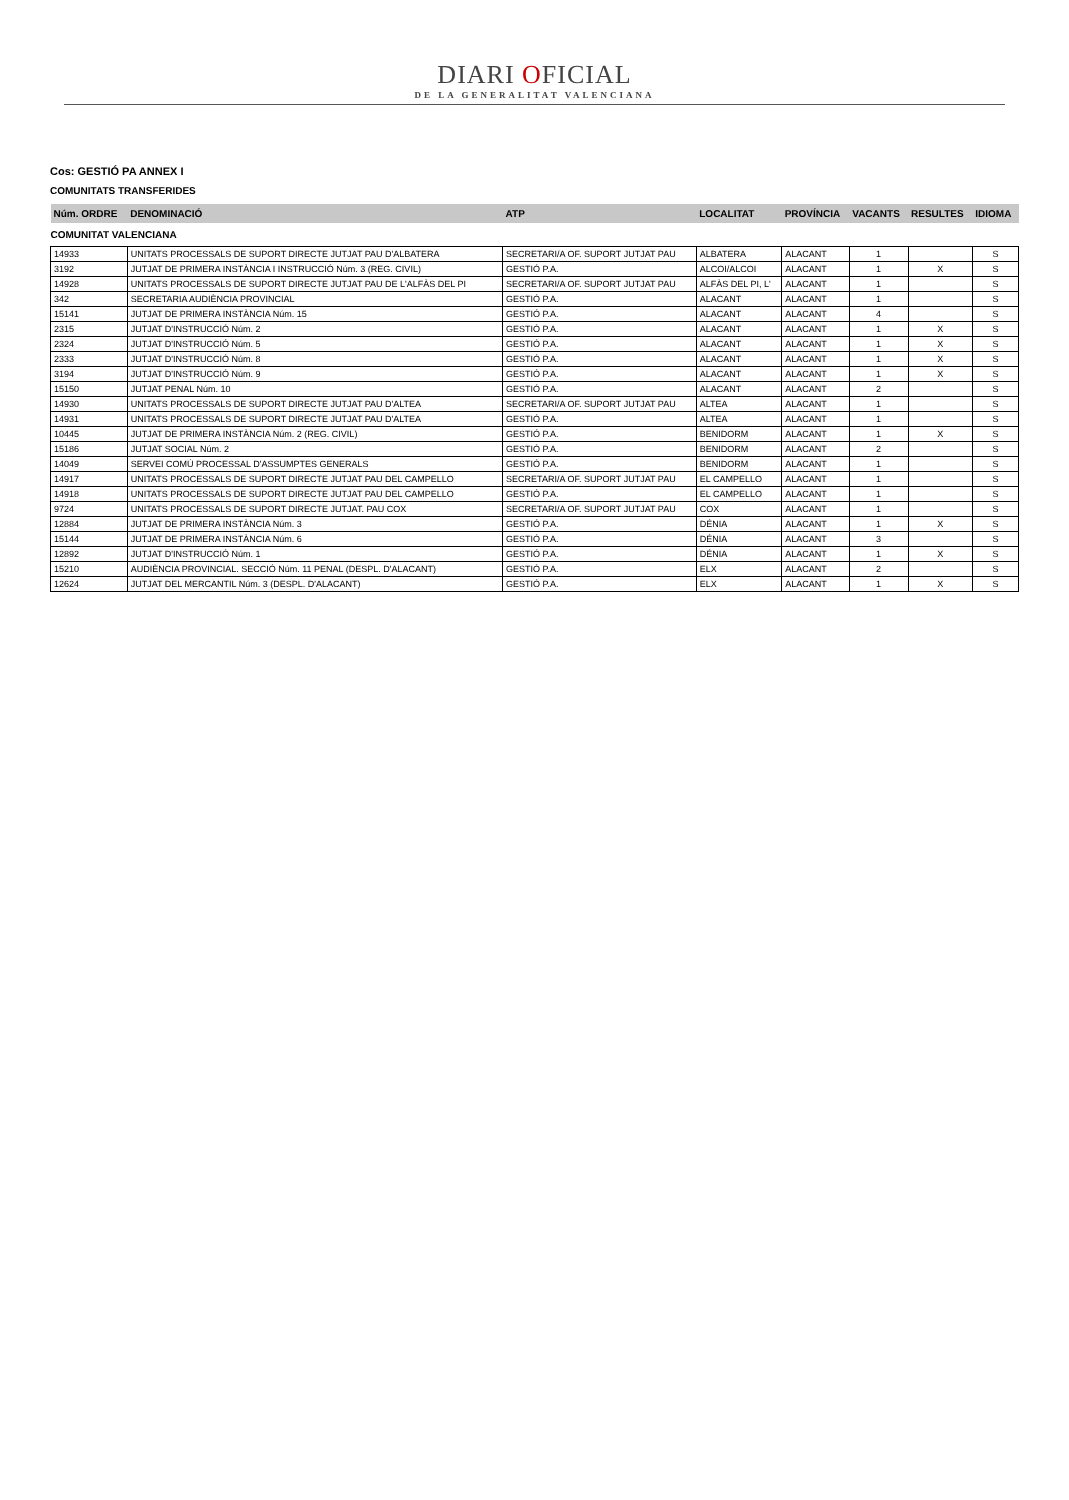DIARI OFICIAL
DE LA GENERALITAT VALENCIANA
Cos: GESTIÓ PA ANNEX I
COMUNITATS TRANSFERIDES
| Núm. ORDRE | DENOMINACIÓ | ATP | LOCALITAT | PROVÍNCIA | VACANTS | RESULTES | IDIOMA |
| --- | --- | --- | --- | --- | --- | --- | --- |
| COMUNITAT VALENCIANA | | | | | | | |
| 14933 | UNITATS PROCESSALS DE SUPORT DIRECTE JUTJAT PAU D'ALBATERA | SECRETARI/A OF. SUPORT JUTJAT PAU | ALBATERA | ALACANT | 1 | | S |
| 3192 | JUTJAT DE PRIMERA INSTÀNCIA I INSTRUCCIÓ Núm. 3 (REG. CIVIL) | GESTIÓ P.A. | ALCOI/ALCOI | ALACANT | 1 | X | S |
| 14928 | UNITATS PROCESSALS DE SUPORT DIRECTE JUTJAT PAU DE L'ALFÀS DEL PI | SECRETARI/A OF. SUPORT JUTJAT PAU | ALFÀS DEL PI, L' | ALACANT | 1 | | S |
| 342 | SECRETARIA AUDIÈNCIA PROVINCIAL | GESTIÓ P.A. | ALACANT | ALACANT | 1 | | S |
| 15141 | JUTJAT DE PRIMERA INSTÀNCIA Núm. 15 | GESTIÓ P.A. | ALACANT | ALACANT | 4 | | S |
| 2315 | JUTJAT D'INSTRUCCIÓ Núm. 2 | GESTIÓ P.A. | ALACANT | ALACANT | 1 | X | S |
| 2324 | JUTJAT D'INSTRUCCIÓ Núm. 5 | GESTIÓ P.A. | ALACANT | ALACANT | 1 | X | S |
| 2333 | JUTJAT D'INSTRUCCIÓ Núm. 8 | GESTIÓ P.A. | ALACANT | ALACANT | 1 | X | S |
| 3194 | JUTJAT D'INSTRUCCIÓ Núm. 9 | GESTIÓ P.A. | ALACANT | ALACANT | 1 | X | S |
| 15150 | JUTJAT PENAL Núm. 10 | GESTIÓ P.A. | ALACANT | ALACANT | 2 | | S |
| 14930 | UNITATS PROCESSALS DE SUPORT DIRECTE JUTJAT PAU D'ALTEA | SECRETARI/A OF. SUPORT JUTJAT PAU | ALTEA | ALACANT | 1 | | S |
| 14931 | UNITATS PROCESSALS DE SUPORT DIRECTE JUTJAT PAU D'ALTEA | GESTIÓ P.A. | ALTEA | ALACANT | 1 | | S |
| 10445 | JUTJAT DE PRIMERA INSTÀNCIA Núm. 2 (REG. CIVIL) | GESTIÓ P.A. | BENIDORM | ALACANT | 1 | X | S |
| 15186 | JUTJAT SOCIAL Núm. 2 | GESTIÓ P.A. | BENIDORM | ALACANT | 2 | | S |
| 14049 | SERVEI COMÚ PROCESSAL D'ASSUMPTES GENERALS | GESTIÓ P.A. | BENIDORM | ALACANT | 1 | | S |
| 14917 | UNITATS PROCESSALS DE SUPORT DIRECTE JUTJAT PAU DEL CAMPELLO | SECRETARI/A OF. SUPORT JUTJAT PAU | EL CAMPELLO | ALACANT | 1 | | S |
| 14918 | UNITATS PROCESSALS DE SUPORT DIRECTE JUTJAT PAU DEL CAMPELLO | GESTIÓ P.A. | EL CAMPELLO | ALACANT | 1 | | S |
| 9724 | UNITATS PROCESSALS DE SUPORT DIRECTE JUTJAT. PAU COX | SECRETARI/A OF. SUPORT JUTJAT PAU | COX | ALACANT | 1 | | S |
| 12884 | JUTJAT DE PRIMERA INSTÀNCIA Núm. 3 | GESTIÓ P.A. | DÉNIA | ALACANT | 1 | X | S |
| 15144 | JUTJAT DE PRIMERA INSTÀNCIA Núm. 6 | GESTIÓ P.A. | DÉNIA | ALACANT | 3 | | S |
| 12892 | JUTJAT D'INSTRUCCIÓ Núm. 1 | GESTIÓ P.A. | DÉNIA | ALACANT | 1 | X | S |
| 15210 | AUDIÈNCIA PROVINCIAL. SECCIÓ Núm. 11 PENAL (DESPL. D'ALACANT) | GESTIÓ P.A. | ELX | ALACANT | 2 | | S |
| 12624 | JUTJAT DEL MERCANTIL Núm. 3 (DESPL. D'ALACANT) | GESTIÓ P.A. | ELX | ALACANT | 1 | X | S |